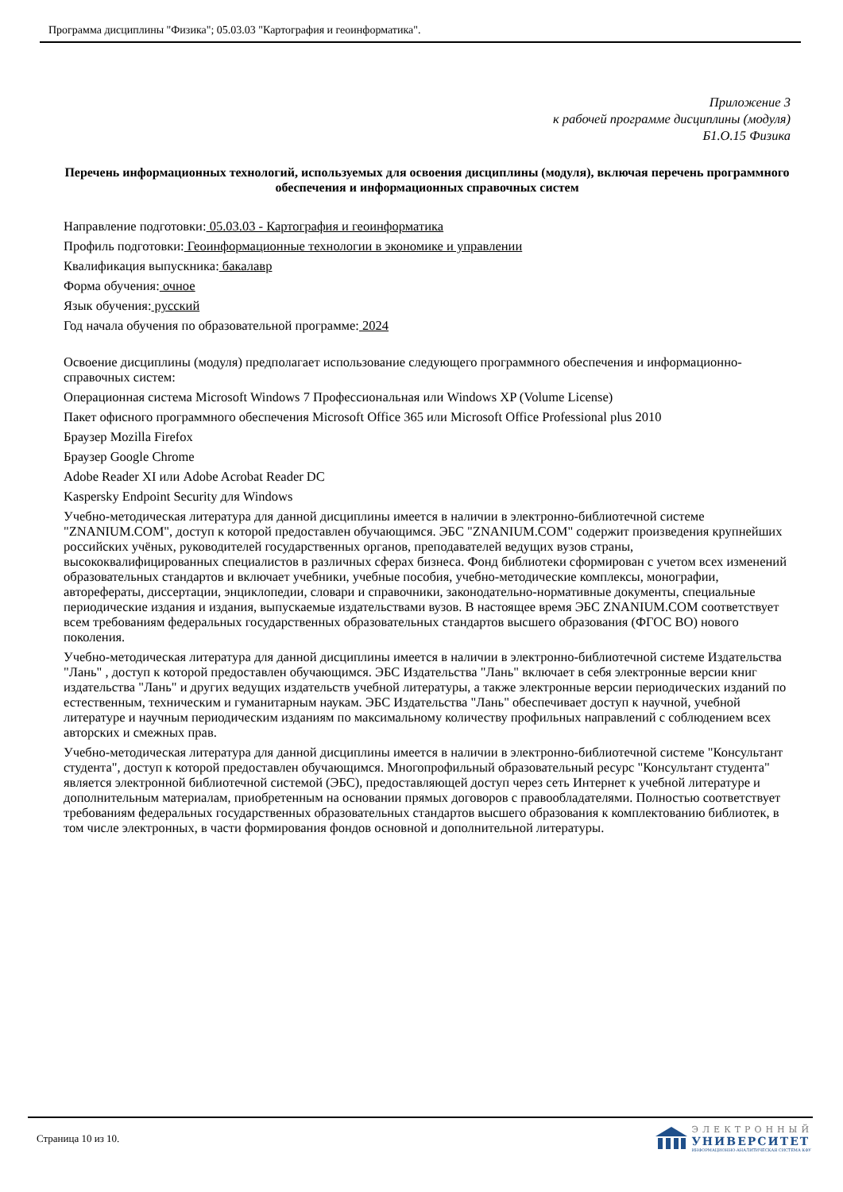Программа дисциплины "Физика"; 05.03.03 "Картография и геоинформатика".
Приложение 3
к рабочей программе дисциплины (модуля)
Б1.О.15 Физика
Перечень информационных технологий, используемых для освоения дисциплины (модуля), включая перечень программного обеспечения и информационных справочных систем
Направление подготовки: 05.03.03 - Картография и геоинформатика
Профиль подготовки: Геоинформационные технологии в экономике и управлении
Квалификация выпускника: бакалавр
Форма обучения: очное
Язык обучения: русский
Год начала обучения по образовательной программе: 2024
Освоение дисциплины (модуля) предполагает использование следующего программного обеспечения и информационно-справочных систем:
Операционная система Microsoft Windows 7 Профессиональная или Windows XP (Volume License)
Пакет офисного программного обеспечения Microsoft Office 365 или Microsoft Office Professional plus 2010
Браузер Mozilla Firefox
Браузер Google Chrome
Adobe Reader XI или Adobe Acrobat Reader DC
Kaspersky Endpoint Security для Windows
Учебно-методическая литература для данной дисциплины имеется в наличии в электронно-библиотечной системе "ZNANIUM.COM", доступ к которой предоставлен обучающимся. ЭБС "ZNANIUM.COM" содержит произведения крупнейших российских учёных, руководителей государственных органов, преподавателей ведущих вузов страны, высококвалифицированных специалистов в различных сферах бизнеса. Фонд библиотеки сформирован с учетом всех изменений образовательных стандартов и включает учебники, учебные пособия, учебно-методические комплексы, монографии, авторефераты, диссертации, энциклопедии, словари и справочники, законодательно-нормативные документы, специальные периодические издания и издания, выпускаемые издательствами вузов. В настоящее время ЭБС ZNANIUM.COM соответствует всем требованиям федеральных государственных образовательных стандартов высшего образования (ФГОС ВО) нового поколения.
Учебно-методическая литература для данной дисциплины имеется в наличии в электронно-библиотечной системе Издательства "Лань" , доступ к которой предоставлен обучающимся. ЭБС Издательства "Лань" включает в себя электронные версии книг издательства "Лань" и других ведущих издательств учебной литературы, а также электронные версии периодических изданий по естественным, техническим и гуманитарным наукам. ЭБС Издательства "Лань" обеспечивает доступ к научной, учебной литературе и научным периодическим изданиям по максимальному количеству профильных направлений с соблюдением всех авторских и смежных прав.
Учебно-методическая литература для данной дисциплины имеется в наличии в электронно-библиотечной системе "Консультант студента", доступ к которой предоставлен обучающимся. Многопрофильный образовательный ресурс "Консультант студента" является электронной библиотечной системой (ЭБС), предоставляющей доступ через сеть Интернет к учебной литературе и дополнительным материалам, приобретенным на основании прямых договоров с правообладателями. Полностью соответствует требованиям федеральных государственных образовательных стандартов высшего образования к комплектованию библиотек, в том числе электронных, в части формирования фондов основной и дополнительной литературы.
Страница 10 из 10.
ЭЛЕКТРОННЫЙ
УНИВЕРСИТЕТ
ИНФОРМАЦИОННО-АНАЛИТИЧЕСКАЯ СИСТЕМА КФУ